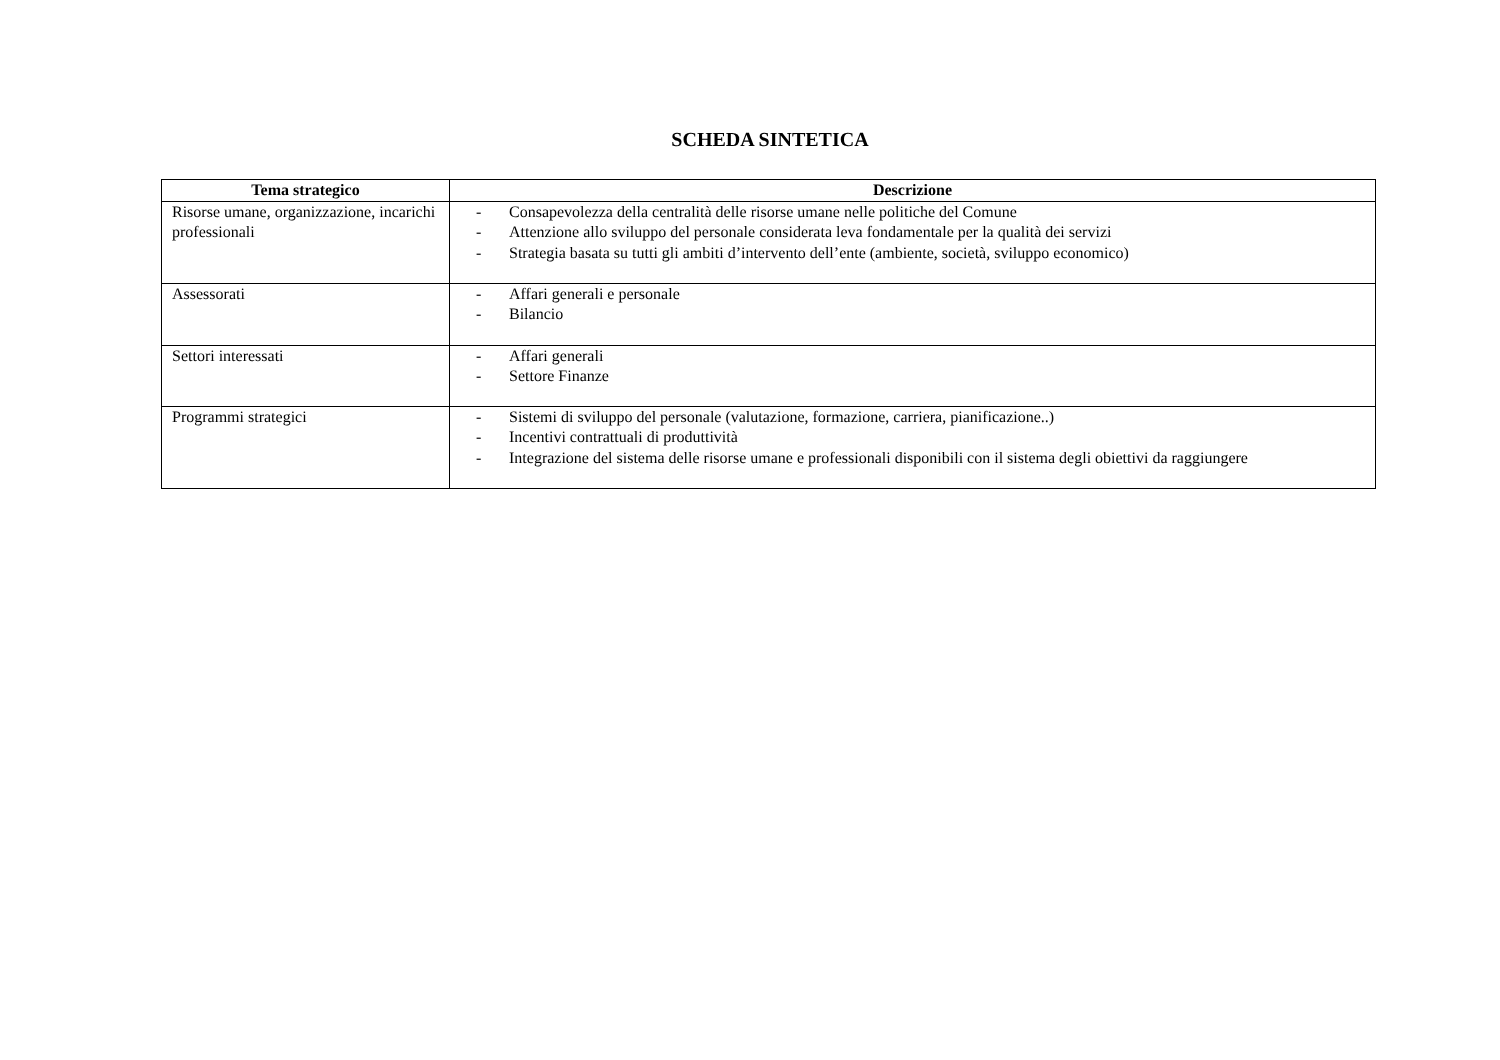SCHEDA SINTETICA
| Tema strategico | Descrizione |
| --- | --- |
| Risorse umane, organizzazione, incarichi professionali | - Consapevolezza della centralità delle risorse umane nelle politiche del Comune - Attenzione allo sviluppo del personale considerata leva fondamentale per la qualità dei servizi - Strategia basata su tutti gli ambiti d’intervento dell’ente (ambiente, società, sviluppo economico) |
| Assessorati | - Affari generali e personale - Bilancio |
| Settori interessati | - Affari generali - Settore Finanze |
| Programmi strategici | - Sistemi di sviluppo del personale (valutazione, formazione, carriera, pianificazione..) - Incentivi contrattuali di produttività - Integrazione del sistema delle risorse umane e professionali disponibili con il sistema degli obiettivi da raggiungere |